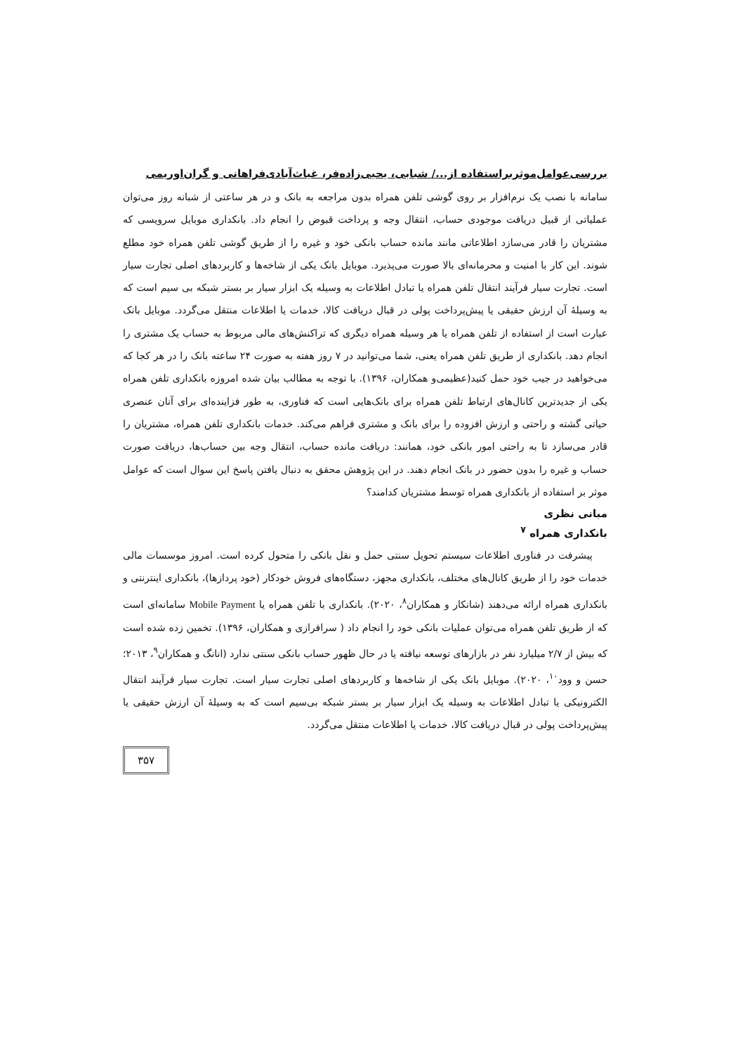بررسی‌عوامل‌موثربراستفاده از.../ شبابی، یحیی‌زاده‌فر، غیاث‌آبادی‌فراهانی و گران‌اوریمی
سامانه با نصب یک نرم‌افزار بر روی گوشی تلفن همراه بدون مراجعه به بانک و در هر ساعتی از شبانه روز می‌توان عملیاتی از قبیل دریافت موجودی حساب، انتقال وجه و پرداخت قبوض را انجام داد. بانکداری موبایل سرویسی که مشتریان را قادر می‌سازد اطلاعاتی مانند مانده حساب بانکی خود و غیره را از طریق گوشی تلفن همراه خود مطلع شوند. این کار با امنیت و محرمانه‌ای بالا صورت می‌پذیرد. موبایل بانک یکی از شاخه‌ها و کاربردهای اصلی تجارت سیار است. تجارت سیار فرآیند انتقال تلفن همراه یا تبادل اطلاعات به وسیله یک ابزار سیار بر بستر شبکه بی سیم است که به وسیلهٔ آن ارزش حقیقی یا پیش‌پرداخت پولی در قبال دریافت کالا، خدمات یا اطلاعات منتقل می‌گردد. موبایل بانک عبارت است از استفاده از تلفن همراه یا هر وسیله همراه دیگری که تراکنش‌های مالی مربوط به حساب یک مشتری را انجام دهد. بانکداری از طریق تلفن همراه یعنی، شما می‌توانید در ۷ روز هفته به صورت ۲۴ ساعته بانک را در هر کجا که می‌خواهید در جیب خود حمل کنید(عظیمی‌و همکاران، ۱۳۹۶). با توجه به مطالب بیان شده امروزه بانکداری تلفن همراه یکی از جدیدترین کانال‌های ارتباط تلفن همراه برای بانک‌هایی است که فناوری، به طور فزاینده‌ای برای آنان عنصری حیاتی گشته و راحتی و ارزش افزوده را برای بانک و مشتری فراهم می‌کند. خدمات بانکداری تلفن همراه، مشتریان را قادر می‌سازد تا به راحتی امور بانکی خود، همانند: دریافت مانده حساب، انتقال وجه بین حساب‌ها، دریافت صورت حساب و غیره را بدون حضور در بانک انجام دهند. در این پژوهش محقق به دنبال یافتن پاسخ این سوال است که عوامل موثر بر استفاده از بانکداری همراه توسط مشتریان کدامند؟
مبانی نظری
بانکداری همراه <sup>۷</sup>
پیشرفت در فناوری اطلاعات سیستم تحویل سنتی حمل و نقل بانکی را متحول کرده است. امروز موسسات مالی خدمات خود را از طریق کانال‌های مختلف، بانکداری مجهز، دستگاه‌های فروش خودکار (خود پردازها)، بانکداری اینترنتی و بانکداری همراه ارائه می‌دهند (شانکار و همکاران<sup>۸</sup>، ۲۰۲۰). بانکداری با تلفن همراه یا Mobile Payment سامانه‌ای است که از طریق تلفن همراه می‌توان عملیات بانکی خود را انجام داد ( سرافرازی و همکاران، ۱۳۹۶). تخمین زده شده است که بیش از ۲/۷ میلیارد نفر در بازارهای توسعه نیافته یا در حال ظهور حساب بانکی سنتی ندارد (انانگ و همکاران<sup>۹</sup>، ۲۰۱۳؛ حسن و وود<sup>۱۰</sup>، ۲۰۲۰). موبایل بانک یکی از شاخه‌ها و کاربردهای اصلی تجارت سیار است. تجارت سیار فرآیند انتقال الکترونیکی یا تبادل اطلاعات به وسیله یک ابزار سیار بر بستر شبکه بی‌سیم است که به وسیلهٔ آن ارزش حقیقی یا پیش‌پرداخت پولی در قبال دریافت کالا، خدمات یا اطلاعات منتقل می‌گردد.
۳۵۷